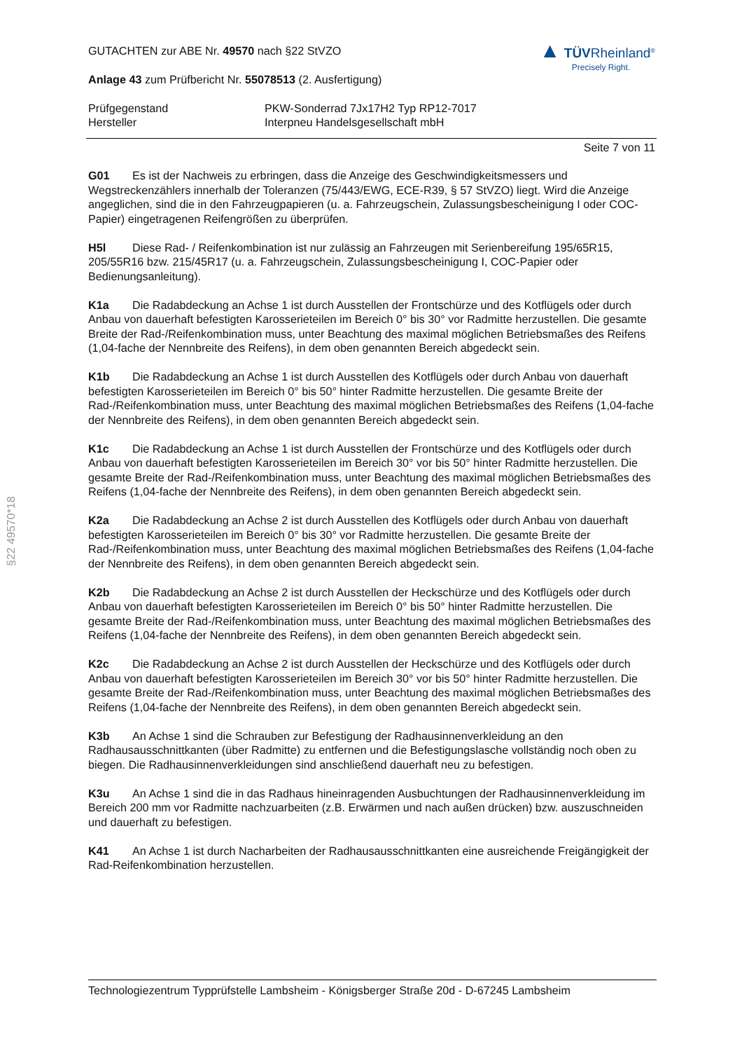§22 49570*18
GUTACHTEN zur ABE Nr. 49570 nach §22 StVZO
Anlage 43 zum Prüfbericht Nr. 55078513 (2. Ausfertigung)
▲ TÜVRheinland<sup>®</sup>
Precisely Right.
Prüfgegenstand
Hersteller
PKW-Sonderrad 7Jx17H2 Typ RP12-7017
Interpneu Handelsgesellschaft mbH
Seite 7 von 11
G01 Es ist der Nachweis zu erbringen, dass die Anzeige des Geschwindigkeitsmessers und Wegstreckenzählers innerhalb der Toleranzen (75/443/EWG, ECE-R39, § 57 StVZO) liegt. Wird die Anzeige angeglichen, sind die in den Fahrzeugpapieren (u. a. Fahrzeugschein, Zulassungsbescheinigung I oder COC-Papier) eingetragenen Reifengrößen zu überprüfen.
H5l Diese Rad- / Reifenkombination ist nur zulässig an Fahrzeugen mit Serienbereifung 195/65R15, 205/55R16 bzw. 215/45R17 (u. a. Fahrzeugschein, Zulassungsbescheinigung I, COC-Papier oder Bedienungsanleitung).
K1a Die Radabdeckung an Achse 1 ist durch Ausstellen der Frontschürze und des Kotflügels oder durch Anbau von dauerhaft befestigten Karosserieteilen im Bereich 0° bis 30° vor Radmitte herzustellen. Die gesamte Breite der Rad-/Reifenkombination muss, unter Beachtung des maximal möglichen Betriebsmaßes des Reifens (1,04-fache der Nennbreite des Reifens), in dem oben genannten Bereich abgedeckt sein.
K1b Die Radabdeckung an Achse 1 ist durch Ausstellen des Kotflügels oder durch Anbau von dauerhaft befestigten Karosserieteilen im Bereich 0° bis 50° hinter Radmitte herzustellen. Die gesamte Breite der Rad-/Reifenkombination muss, unter Beachtung des maximal möglichen Betriebsmaßes des Reifens (1,04-fache der Nennbreite des Reifens), in dem oben genannten Bereich abgedeckt sein.
K1c Die Radabdeckung an Achse 1 ist durch Ausstellen der Frontschürze und des Kotflügels oder durch Anbau von dauerhaft befestigten Karosserieteilen im Bereich 30° vor bis 50° hinter Radmitte herzustellen. Die gesamte Breite der Rad-/Reifenkombination muss, unter Beachtung des maximal möglichen Betriebsmaßes des Reifens (1,04-fache der Nennbreite des Reifens), in dem oben genannten Bereich abgedeckt sein.
K2a Die Radabdeckung an Achse 2 ist durch Ausstellen des Kotflügels oder durch Anbau von dauerhaft befestigten Karosserieteilen im Bereich 0° bis 30° vor Radmitte herzustellen. Die gesamte Breite der Rad-/Reifenkombination muss, unter Beachtung des maximal möglichen Betriebsmaßes des Reifens (1,04-fache der Nennbreite des Reifens), in dem oben genannten Bereich abgedeckt sein.
K2b Die Radabdeckung an Achse 2 ist durch Ausstellen der Heckschürze und des Kotflügels oder durch Anbau von dauerhaft befestigten Karosserieteilen im Bereich 0° bis 50° hinter Radmitte herzustellen. Die gesamte Breite der Rad-/Reifenkombination muss, unter Beachtung des maximal möglichen Betriebsmaßes des Reifens (1,04-fache der Nennbreite des Reifens), in dem oben genannten Bereich abgedeckt sein.
K2c Die Radabdeckung an Achse 2 ist durch Ausstellen der Heckschürze und des Kotflügels oder durch Anbau von dauerhaft befestigten Karosserieteilen im Bereich 30° vor bis 50° hinter Radmitte herzustellen. Die gesamte Breite der Rad-/Reifenkombination muss, unter Beachtung des maximal möglichen Betriebsmaßes des Reifens (1,04-fache der Nennbreite des Reifens), in dem oben genannten Bereich abgedeckt sein.
K3b An Achse 1 sind die Schrauben zur Befestigung der Radhausinnenverkleidung an den Radhausausschnittkanten (über Radmitte) zu entfernen und die Befestigungslasche vollständig noch oben zu biegen. Die Radhausinnenverkleidungen sind anschließend dauerhaft neu zu befestigen.
K3u An Achse 1 sind die in das Radhaus hineinragenden Ausbuchtungen der Radhausinnenverkleidung im Bereich 200 mm vor Radmitte nachzuarbeiten (z.B. Erwärmen und nach außen drücken) bzw. auszuschneiden und dauerhaft zu befestigen.
K41 An Achse 1 ist durch Nacharbeiten der Radhausausschnittkanten eine ausreichende Freigängigkeit der Rad-Reifenkombination herzustellen.
Technologiezentrum Typprüfstelle Lambsheim - Königsberger Straße 20d - D-67245 Lambsheim